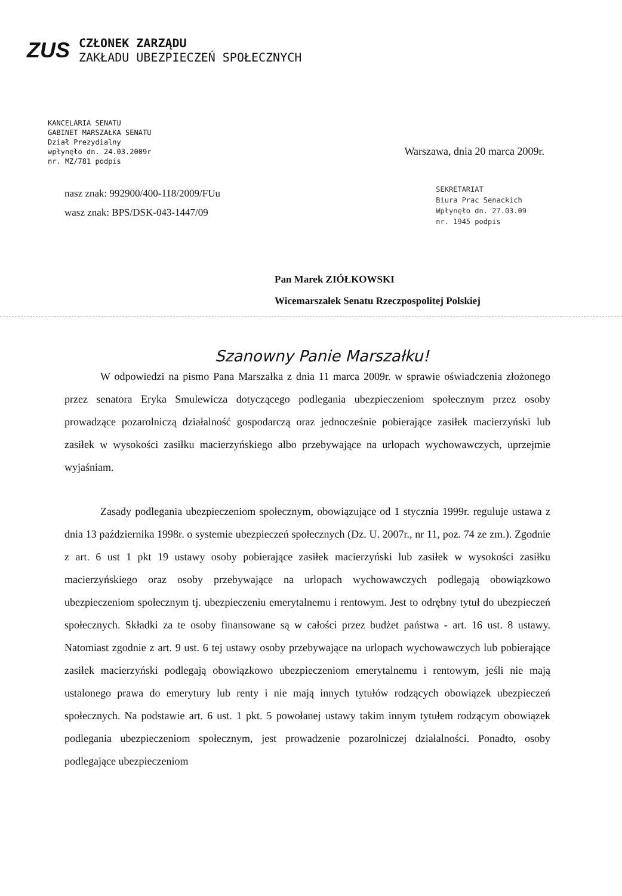ZUS
CZŁONEK ZARZĄDU
ZAKŁADU UBEZPIECZEŃ SPOŁECZNYCH
KANCELARIA SENATU
GABINET MARSZAŁKA SENATU
Dział Prezydialny
wpłynęło dn. 24.03.2009r
nr. MZ/781 podpis
Warszawa, dnia 20 marca 2009r.
nasz znak: 992900/400-118/2009/FUu
wasz znak: BPS/DSK-043-1447/09
SEKRETARIAT
Biura Prac Senackich
Wpłynęło dn. 27.03.09
nr. 1945 podpis
Pan Marek ZIÓŁKOWSKI
Wicemarszałek Senatu Rzeczpospolitej Polskiej
Szanowny Panie Marszałku!
W odpowiedzi na pismo Pana Marszałka z dnia 11 marca 2009r. w sprawie oświadczenia złożonego przez senatora Eryka Smulewicza dotyczącego podlegania ubezpieczeniom społecznym przez osoby prowadzące pozarolniczą działalność gospodarczą oraz jednocześnie pobierające zasiłek macierzyński lub zasiłek w wysokości zasiłku macierzyńskiego albo przebywające na urlopach wychowawczych, uprzejmie wyjaśniam.
Zasady podlegania ubezpieczeniom społecznym, obowiązujące od 1 stycznia 1999r. reguluje ustawa z dnia 13 października 1998r. o systemie ubezpieczeń społecznych (Dz. U. 2007r., nr 11, poz. 74 ze zm.). Zgodnie z art. 6 ust 1 pkt 19 ustawy osoby pobierające zasiłek macierzyński lub zasiłek w wysokości zasiłku macierzyńskiego oraz osoby przebywające na urlopach wychowawczych podlegają obowiązkowo ubezpieczeniom społecznym tj. ubezpieczeniu emerytalnemu i rentowym. Jest to odrębny tytuł do ubezpieczeń społecznych. Składki za te osoby finansowane są w całości przez budżet państwa - art. 16 ust. 8 ustawy. Natomiast zgodnie z art. 9 ust. 6 tej ustawy osoby przebywające na urlopach wychowawczych lub pobierające zasiłek macierzyński podlegają obowiązkowo ubezpieczeniom emerytalnemu i rentowym, jeśli nie mają ustalonego prawa do emerytury lub renty i nie mają innych tytułów rodzących obowiązek ubezpieczeń społecznych. Na podstawie art. 6 ust. 1 pkt. 5 powołanej ustawy takim innym tytułem rodzącym obowiązek podlegania ubezpieczeniom społecznym, jest prowadzenie pozarolniczej działalności. Ponadto, osoby podlegające ubezpieczeniom